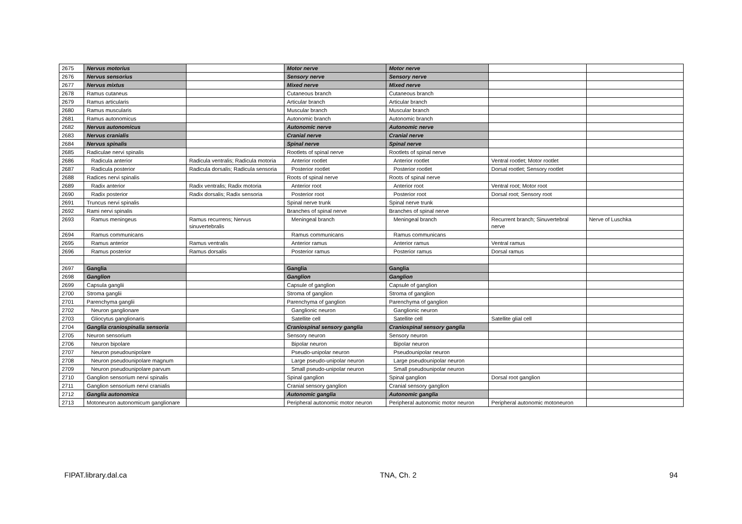| 2675 | Nervus motorius | | Motor nerve | Motor nerve | | |
| 2676 | Nervus sensorius | | Sensory nerve | Sensory nerve | | |
| 2677 | Nervus mixtus | | Mixed nerve | Mixed nerve | | |
| 2678 | Ramus cutaneus | | Cutaneous branch | Cutaneous branch | | |
| 2679 | Ramus articularis | | Articular branch | Articular branch | | |
| 2680 | Ramus muscularis | | Muscular branch | Muscular branch | | |
| 2681 | Ramus autonomicus | | Autonomic branch | Autonomic branch | | |
| 2682 | Nervus autonomicus | | Autonomic nerve | Autonomic nerve | | |
| 2683 | Nervus cranialis | | Cranial nerve | Cranial nerve | | |
| 2684 | Nervus spinalis | | Spinal nerve | Spinal nerve | | |
| 2685 | Radiculae nervi spinalis | | Rootlets of spinal nerve | Rootlets of spinal nerve | | |
| 2686 | Radicula anterior | Radicula ventralis; Radicula motoria | Anterior rootlet | Anterior rootlet | Ventral rootlet; Motor rootlet | |
| 2687 | Radicula posterior | Radicula dorsalis; Radicula sensoria | Posterior rootlet | Posterior rootlet | Dorsal rootlet; Sensory rootlet | |
| 2688 | Radices nervi spinalis | | Roots of spinal nerve | Roots of spinal nerve | | |
| 2689 | Radix anterior | Radix ventralis; Radix motoria | Anterior root | Anterior root | Ventral root; Motor root | |
| 2690 | Radix posterior | Radix dorsalis; Radix sensoria | Posterior root | Posterior root | Dorsal root; Sensory root | |
| 2691 | Truncus nervi spinalis | | Spinal nerve trunk | Spinal nerve trunk | | |
| 2692 | Rami nervi spinalis | | Branches of spinal nerve | Branches of spinal nerve | | |
| 2693 | Ramus meningeus | Ramus recurrens; Nervus sinuvertebralis | Meningeal branch | Meningeal branch | Recurrent branch; Sinuvertebral nerve | Nerve of Luschka |
| 2694 | Ramus communicans | | Ramus communicans | Ramus communicans | | |
| 2695 | Ramus anterior | Ramus ventralis | Anterior ramus | Anterior ramus | Ventral ramus | |
| 2696 | Ramus posterior | Ramus dorsalis | Posterior ramus | Posterior ramus | Dorsal ramus | |
| 2697 | Ganglia | | Ganglia | Ganglia | | |
| 2698 | Ganglion | | Ganglion | Ganglion | | |
| 2699 | Capsula ganglii | | Capsule of ganglion | Capsule of ganglion | | |
| 2700 | Stroma ganglii | | Stroma of ganglion | Stroma of ganglion | | |
| 2701 | Parenchyma ganglii | | Parenchyma of ganglion | Parenchyma of ganglion | | |
| 2702 | Neuron ganglionare | | Ganglionic neuron | Ganglionic neuron | | |
| 2703 | Gliocytus ganglionaris | | Satellite cell | Satellite cell | Satellite glial cell | |
| 2704 | Ganglia craniospinalia sensoria | | Craniospinal sensory ganglia | Craniospinal sensory ganglia | | |
| 2705 | Neuron sensorium | | Sensory neuron | Sensory neuron | | |
| 2706 | Neuron bipolare | | Bipolar neuron | Bipolar neuron | | |
| 2707 | Neuron pseudounipolare | | Pseudo-unipolar neuron | Pseudounipolar neuron | | |
| 2708 | Neuron pseudounipolare magnum | | Large pseudo-unipolar neuron | Large pseudounipolar neuron | | |
| 2709 | Neuron pseudounipolare parvum | | Small pseudo-unipolar neuron | Small pseudounipolar neuron | | |
| 2710 | Ganglion sensorium nervi spinalis | | Spinal ganglion | Spinal ganglion | Dorsal root ganglion | |
| 2711 | Ganglion sensorium nervi cranialis | | Cranial sensory ganglion | Cranial sensory ganglion | | |
| 2712 | Ganglia autonomica | | Autonomic ganglia | Autonomic ganglia | | |
| 2713 | Motoneuron autonomicum ganglionare | | Peripheral autonomic motor neuron | Peripheral autonomic motor neuron | Peripheral autonomic motoneuron | |
FIPAT.library.dal.ca TNA, Ch. 2 94